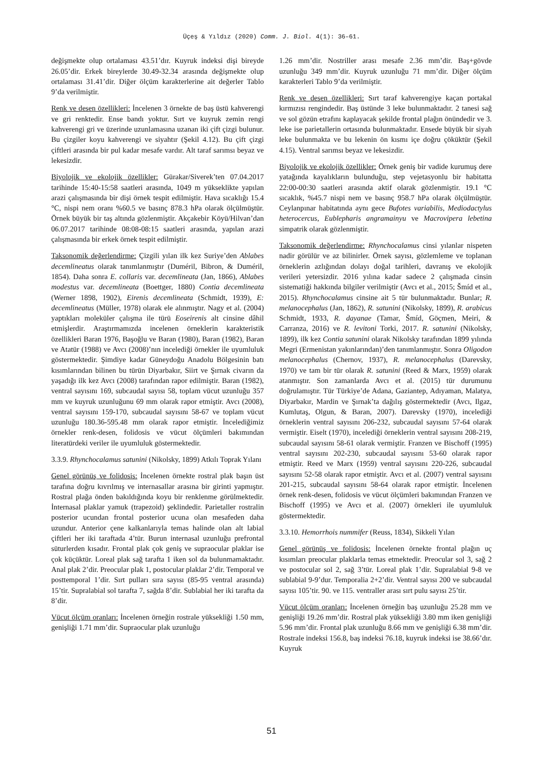Üçeş & Yıldız (2020) Comm. J. Biol. 4(1): 36–61.
değişmekte olup ortalaması 43.51’dır. Kuyruk indeksi dişi bireyde 26.05’dir. Erkek bireylerde 30.49-32.34 arasında değişmekte olup ortalaması 31.41’dir. Diğer ölçüm karakterlerine ait değerler Tablo 9’da verilmiştir.
Renk ve desen özellikleri: İncelenen 3 örnekte de baş üstü kahverengi ve gri renktedir. Ense bandı yoktur. Sırt ve kuyruk zemin rengi kahverengi gri ve üzerinde uzunlamasına uzanan iki çift çizgi bulunur. Bu çizgiler koyu kahverengi ve siyahtır (Şekil 4.12). Bu çift çizgi çiftleri arasında bir pul kadar mesafe vardır. Alt taraf sarımsı beyaz ve lekesizdir.
Biyolojik ve ekolojik özellikler: Gürakar/Siverek’ten 07.04.2017 tarihinde 15:40-15:58 saatleri arasında, 1049 m yükseklikte yapılan arazi çalışmasında bir dişi örnek tespit edilmiştir. Hava sıcaklığı 15.4 °C, nispi nem oranı %60.5 ve basınç 878.3 hPa olarak ölçülmüştür. Örnek büyük bir taş altında gözlenmiştir. Akçakebir Köyü/Hilvan’dan 06.07.2017 tarihinde 08:08-08:15 saatleri arasında, yapılan arazi çalışmasında bir erkek örnek tespit edilmiştir.
Taksonomik değerlendirme: Çizgili yılan ilk kez Suriye’den Ablabes decemlineatus olarak tanımlanmıştır (Duméril, Bibron, & Duméril, 1854). Daha sonra E. collaris var. decemlineata (Jan, 1866), Ablabes modestus var. decemlineata (Boettger, 1880) Contia decemlineata (Werner 1898, 1902), Eirenis decemlineata (Schmidt, 1939), E: decemlineatus (Müller, 1978) olarak ele alınmıştır. Nagy et al. (2004) yaptıkları moleküler çalışma ile türü Eoseirenis alt cinsine dâhil etmişlerdir. Araştırmamızda incelenen örneklerin karakteristik özellikleri Baran 1976, Başoğlu ve Baran (1980), Baran (1982), Baran ve Atatür (1988) ve Avcı (2008)’nın incelediği örnekler ile uyumluluk göstermektedir. Şimdiye kadar Güneydoğu Anadolu Bölgesinin batı kısımlarından bilinen bu türün Diyarbakır, Siirt ve Şırnak civarın da yaşadığı ilk kez Avcı (2008) tarafından rapor edilmiştir. Baran (1982), ventral sayısını 169, subcaudal sayısı 58, toplam vücut uzunluğu 357 mm ve kuyruk uzunluğunu 69 mm olarak rapor etmiştir. Avcı (2008), ventral sayısını 159-170, subcaudal sayısını 58-67 ve toplam vücut uzunluğu 180.36-595.48 mm olarak rapor etmiştir. İncelediğimiz örnekler renk-desen, folidosis ve vücut ölçümleri bakımından literatürdeki veriler ile uyumluluk göstermektedir.
3.3.9. Rhynchocalamus satunini (Nikolsky, 1899) Atkılı Toprak Yılanı
Genel görünüş ve folidosis: İncelenen örnekte rostral plak başın üst tarafına doğru kıvrılmış ve internasallar arasına bir girinti yapmıştır. Rostral plağa önden bakıldığında koyu bir renklenme görülmektedir. İnternasal plaklar yamuk (trapezoid) şeklindedir. Parietaller rostralin posterior ucundan frontal posterior ucuna olan mesafeden daha uzundur. Anterior çene kalkanlarıyla temas halinde olan alt labial çiftleri her iki taraftada 4’tür. Burun internasal uzunluğu prefrontal süturlerden kısadır. Frontal plak çok geniş ve supraocular plaklar ise çok küçüktür. Loreal plak sağ tarafta 1 iken sol da bulunmamaktadır. Anal plak 2’dir. Preocular plak 1, postocular plaklar 2’dir. Temporal ve posttemporal 1’dir. Sırt pulları sıra sayısı (85-95 ventral arasında) 15’tir. Supralabial sol tarafta 7, sağda 8’dir. Sublabial her iki tarafta da 8’dir.
Vücut ölçüm oranları: İncelenen örneğin rostrale yüksekliği 1.50 mm, genişliği 1.71 mm’dir. Supraocular plak uzunluğu
1.26 mm’dir. Nostriller arası mesafe 2.36 mm’dir. Baş+gövde uzunluğu 349 mm’dir. Kuyruk uzunluğu 71 mm’dir. Diğer ölçüm karakterleri Tablo 9’da verilmiştir.
Renk ve desen özellikleri: Sırt taraf kahverengiye kaçan portakal kırmızısı rengindedir. Baş üstünde 3 leke bulunmaktadır. 2 tanesi sağ ve sol gözün etrafını kaplayacak şekilde frontal plağın önündedir ve 3. leke ise parietallerin ortasında bulunmaktadır. Ensede büyük bir siyah leke bulunmakta ve bu lekenin ön kısmı içe doğru çöküktür (Şekil 4.15). Ventral sarımsı beyaz ve lekesizdir.
Biyolojik ve ekolojik özellikler: Örnek geniş bir vadide kurumuş dere yatağında kayalıkların bulunduğu, step vejetasyonlu bir habitatta 22:00-00:30 saatleri arasında aktif olarak gözlenmiştir. 19.1 °C sıcaklık, %45.7 nispi nem ve basınç 958.7 hPa olarak ölçülmüştür. Ceylanpınar habitatında aynı gece Bufotes variabilis, Mediodactylus heterocercus, Eublepharis angramainyu ve Macrovipera lebetina simpatrik olarak gözlenmiştir.
Taksonomik değerlendirme: Rhynchocalamus cinsi yılanlar nispeten nadir görülür ve az bilinirler. Örnek sayısı, gözlemleme ve toplanan örneklerin azlığından dolayı doğal tarihleri, davranış ve ekolojik verileri yetersizdir. 2016 yılına kadar sadece 2 çalışmada cinsin sistematiği hakkında bilgiler verilmiştir (Avcı et al., 2015; Šmíd et al., 2015). Rhynchocalamus cinsine ait 5 tür bulunmaktadır. Bunlar; R. melanocephalus (Jan, 1862), R. satunini (Nikolsky, 1899), R. arabicus Schmidt, 1933, R. dayanae (Tamar, Šmíd, Göçmen, Meiri, & Carranza, 2016) ve R. levitoni Torki, 2017. R. satunini (Nikolsky, 1899), ilk kez Contia satunini olarak Nikolsky tarafından 1899 yılında Megri (Ermenistan yakınlarından)’den tanımlanmıştır. Sonra Oligodon melanocephalus (Chernov, 1937), R. melanocephalus (Darevsky, 1970) ve tam bir tür olarak R. satunini (Reed & Marx, 1959) olarak atanmıştır. Son zamanlarda Avcı et al. (2015) tür durumunu doğrulamıştır. Tür Türkiye’de Adana, Gaziantep, Adıyaman, Malatya, Diyarbakır, Mardin ve Şırnak’ta dağılış göstermektedir (Avcı, Ilgaz, Kumlutaş, Olgun, & Baran, 2007). Darevsky (1970), incelediği örneklerin ventral sayısını 206-232, subcaudal sayısını 57-64 olarak vermiştir. Eiselt (1970), incelediği örneklerin ventral sayısını 208-219, subcaudal sayısını 58-61 olarak vermiştir. Franzen ve Bischoff (1995) ventral sayısını 202-230, subcaudal sayısını 53-60 olarak rapor etmiştir. Reed ve Marx (1959) ventral sayısını 220-226, subcaudal sayısını 52-58 olarak rapor etmiştir. Avcı et al. (2007) ventral sayısını 201-215, subcaudal sayısını 58-64 olarak rapor etmiştir. İncelenen örnek renk-desen, folidosis ve vücut ölçümleri bakımından Franzen ve Bischoff (1995) ve Avcı et al. (2007) örnekleri ile uyumluluk göstermektedir.
3.3.10. Hemorrhois nummifer (Reuss, 1834), Sikkeli Yılan
Genel görünüş ve folidosis: İncelenen örnekte frontal plağın uç kısımları preocular plaklarla temas etmektedir. Preocular sol 3, sağ 2 ve postocular sol 2, sağ 3’tür. Loreal plak 1’dir. Supralabial 9-8 ve sublabial 9-9’dur. Temporalia 2+2’dir. Ventral sayısı 200 ve subcaudal sayısı 105’tir. 90. ve 115. ventraller arası sırt pulu sayısı 25’tir.
Vücut ölçüm oranları: İncelenen örneğin baş uzunluğu 25.28 mm ve genişliği 19.26 mm’dir. Rostral plak yüksekliği 3.80 mm iken genişliği 5.96 mm’dir. Frontal plak uzunluğu 8.66 mm ve genişliği 6.38 mm’dir. Rostrale indeksi 156.8, baş indeksi 76.18, kuyruk indeksi ise 38.66’dır. Kuyruk
51